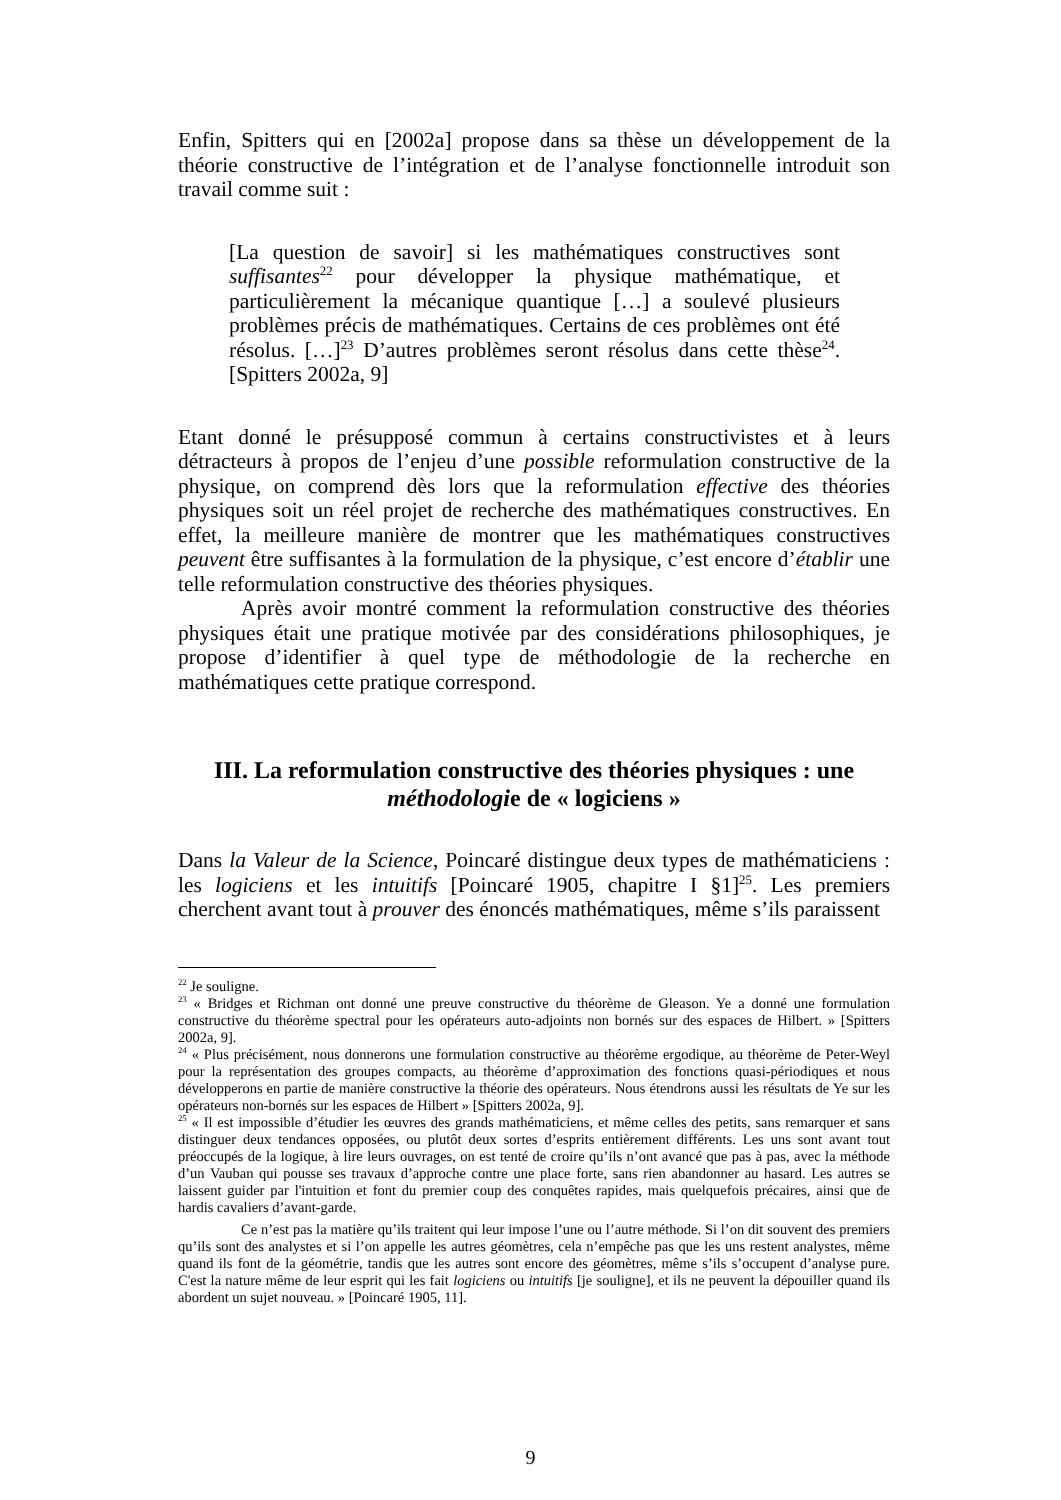Enfin, Spitters qui en [2002a] propose dans sa thèse un développement de la théorie constructive de l’intégration et de l’analyse fonctionnelle introduit son travail comme suit :
[La question de savoir] si les mathématiques constructives sont suffisantes<sup>22</sup> pour développer la physique mathématique, et particulièrement la mécanique quantique […] a soulevé plusieurs problèmes précis de mathématiques. Certains de ces problèmes ont été résolus. […]<sup>23</sup> D’autres problèmes seront résolus dans cette thèse<sup>24</sup>. [Spitters 2002a, 9]
Etant donné le présupposé commun à certains constructivistes et à leurs détracteurs à propos de l’enjeu d’une possible reformulation constructive de la physique, on comprend dès lors que la reformulation effective des théories physiques soit un réel projet de recherche des mathématiques constructives. En effet, la meilleure manière de montrer que les mathématiques constructives peuvent être suffisantes à la formulation de la physique, c’est encore d’établir une telle reformulation constructive des théories physiques.
Après avoir montré comment la reformulation constructive des théories physiques était une pratique motivée par des considérations philosophiques, je propose d’identifier à quel type de méthodologie de la recherche en mathématiques cette pratique correspond.
III. La reformulation constructive des théories physiques : une méthodologie de « logiciens »
Dans la Valeur de la Science, Poincaré distingue deux types de mathématiciens : les logiciens et les intuitifs [Poincaré 1905, chapitre I §1]<sup>25</sup>. Les premiers cherchent avant tout à prouver des énoncés mathématiques, même s’ils paraissent
<sup>22</sup> Je souligne.
<sup>23</sup> « Bridges et Richman ont donné une preuve constructive du théorème de Gleason. Ye a donné une formulation constructive du théorème spectral pour les opérateurs auto-adjoints non bornés sur des espaces de Hilbert. » [Spitters 2002a, 9].
<sup>24</sup> « Plus précisément, nous donnerons une formulation constructive au théorème ergodique, au théorème de Peter-Weyl pour la représentation des groupes compacts, au théorème d’approximation des fonctions quasi-périodiques et nous développerons en partie de manière constructive la théorie des opérateurs. Nous étendrons aussi les résultats de Ye sur les opérateurs non-bornés sur les espaces de Hilbert » [Spitters 2002a, 9].
<sup>25</sup> « Il est impossible d’étudier les œuvres des grands mathématiciens, et même celles des petits, sans remarquer et sans distinguer deux tendances opposées, ou plutôt deux sortes d’esprits entièrement différents. Les uns sont avant tout préoccupés de la logique, à lire leurs ouvrages, on est tenté de croire qu’ils n’ont avancé que pas à pas, avec la méthode d’un Vauban qui pousse ses travaux d’approche contre une place forte, sans rien abandonner au hasard. Les autres se laissent guider par l'intuition et font du premier coup des conquêtes rapides, mais quelquefois précaires, ainsi que de hardis cavaliers d’avant-garde.
Ce n’est pas la matière qu’ils traitent qui leur impose l’une ou l’autre méthode. Si l’on dit souvent des premiers qu’ils sont des analystes et si l’on appelle les autres géomètres, cela n’empêche pas que les uns restent analystes, même quand ils font de la géométrie, tandis que les autres sont encore des géomètres, même s’ils s’occupent d’analyse pure. C'est la nature même de leur esprit qui les fait logiciens ou intuitifs [je souligne], et ils ne peuvent la dépouiller quand ils abordent un sujet nouveau. » [Poincaré 1905, 11].
9